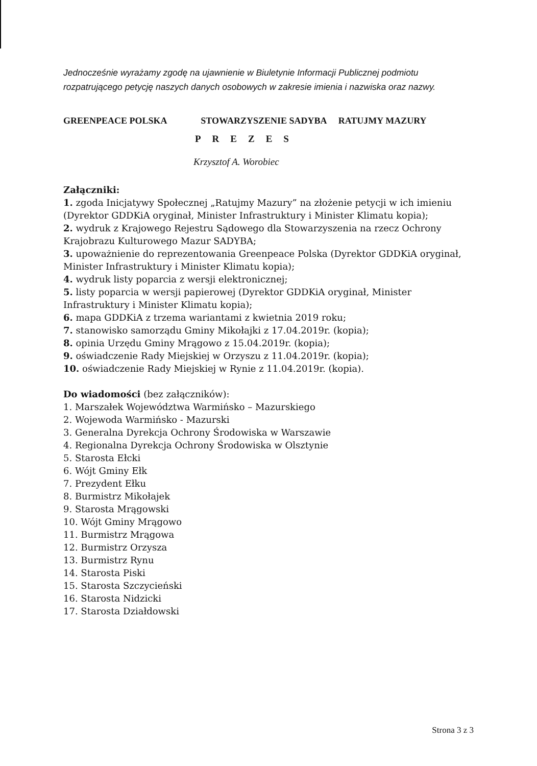Jednocześnie wyrażamy zgodę na ujawnienie w Biuletynie Informacji Publicznej podmiotu rozpatrującego petycję naszych danych osobowych w zakresie imienia i nazwiska oraz nazwy.
GREENPEACE POLSKA STOWARZYSZENIE SADYBA RATUJMY MAZURY
PREZES
Krzysztof A. Worobiec
Załączniki:
1. zgoda Inicjatywy Społecznej „Ratujmy Mazury” na złożenie petycji w ich imieniu (Dyrektor GDDKiA oryginał, Minister Infrastruktury i Minister Klimatu kopia);
2. wydruk z Krajowego Rejestru Sądowego dla Stowarzyszenia na rzecz Ochrony Krajobrazu Kulturowego Mazur SADYBA;
3. upoważnienie do reprezentowania Greenpeace Polska (Dyrektor GDDKiA oryginał, Minister Infrastruktury i Minister Klimatu kopia);
4. wydruk listy poparcia z wersji elektronicznej;
5. listy poparcia w wersji papierowej (Dyrektor GDDKiA oryginał, Minister Infrastruktury i Minister Klimatu kopia);
6. mapa GDDKiA z trzema wariantami z kwietnia 2019 roku;
7. stanowisko samorządu Gminy Mikołajki z 17.04.2019r. (kopia);
8. opinia Urzędu Gminy Mrągowo z 15.04.2019r. (kopia);
9. oświadczenie Rady Miejskiej w Orzyszu z 11.04.2019r. (kopia);
10. oświadczenie Rady Miejskiej w Rynie z 11.04.2019r. (kopia).
Do wiadomości (bez załączników):
1. Marszałek Województwa Warmińsko – Mazurskiego
2. Wojewoda Warmińsko - Mazurski
3. Generalna Dyrekcja Ochrony Środowiska w Warszawie
4. Regionalna Dyrekcja Ochrony Środowiska w Olsztynie
5. Starosta Ełcki
6. Wójt Gminy Ełk
7. Prezydent Ełku
8. Burmistrz Mikołajek
9. Starosta Mrągowski
10. Wójt Gminy Mrągowo
11. Burmistrz Mrągowa
12. Burmistrz Orzysza
13. Burmistrz Rynu
14. Starosta Piski
15. Starosta Szczycieński
16. Starosta Nidzicki
17. Starosta Działdowski
Strona 3 z 3